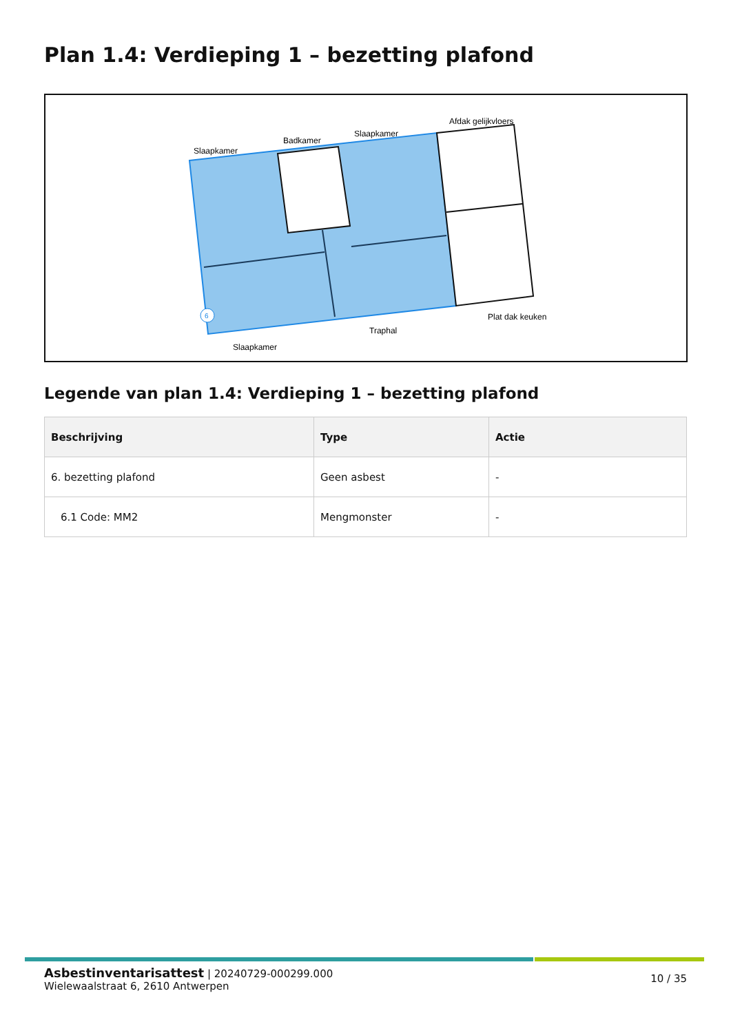Plan 1.4: Verdieping 1 – bezetting plafond
Slaapkamer
Badkamer
Slaapkamer
Afdak gelijkvloers
Plat dak keuken
Traphal
Slaapkamer
6
Legende van plan 1.4: Verdieping 1 – bezetting plafond
| Beschrijving | Type | Actie |
| --- | --- | --- |
| 6. bezetting plafond | Geen asbest | - |
| 6.1 Code: MM2 | Mengmonster | - |
10 / 35
Asbestinventarisattest | 20240729-000299.000
Wielewaalstraat 6, 2610 Antwerpen